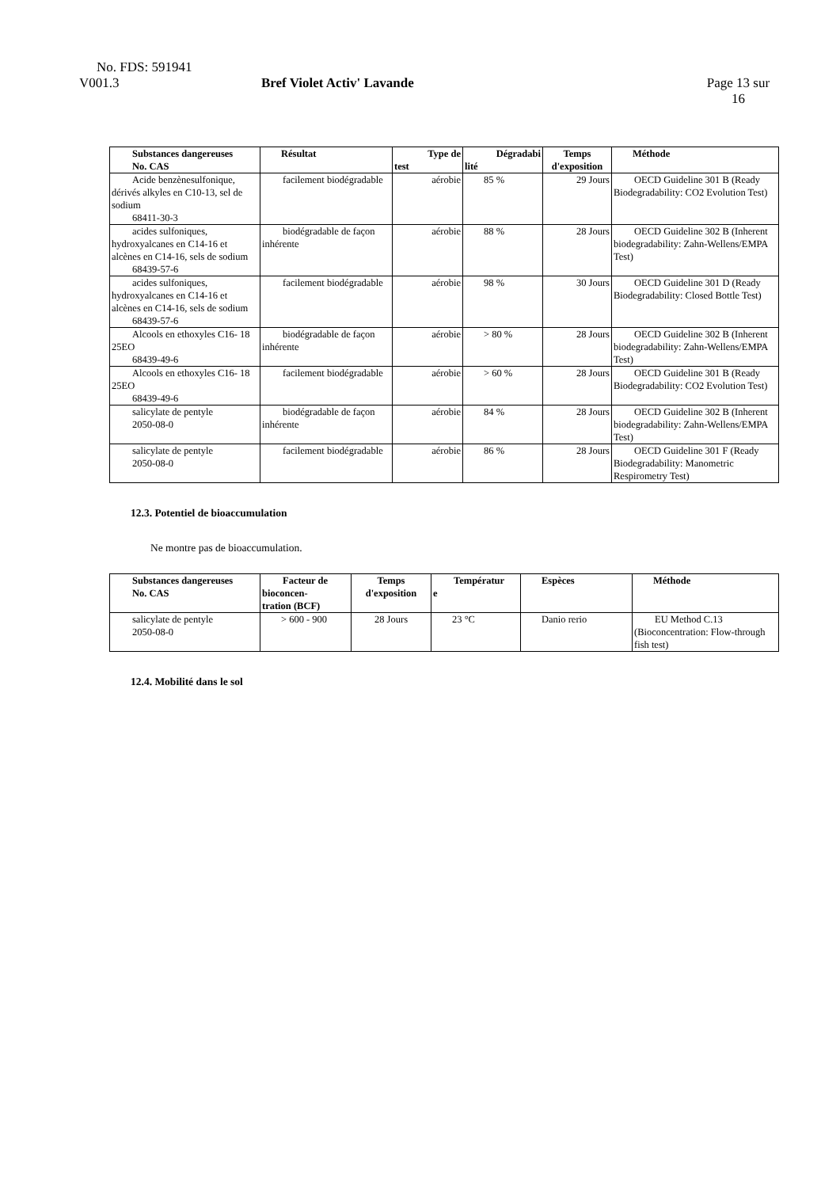No. FDS: 591941
V001.3 Bref Violet Activ' Lavande Page 13 sur
16
| Substances dangereuses No. CAS | Résultat | Type de test | Dégradabi lité | Temps d'exposition | Méthode |
| --- | --- | --- | --- | --- | --- |
| Acide benzènesulfonique, dérivés alkyles en C10-13, sel de sodium 68411-30-3 | facilement biodégradable | aérobie | 85 % | 29 Jours | OECD Guideline 301 B (Ready Biodegradability: CO2 Evolution Test) |
| acides sulfoniques, hydroxyalcanes en C14-16 et alcènes en C14-16, sels de sodium 68439-57-6 | biodégradable de façon inhérente | aérobie | 88 % | 28 Jours | OECD Guideline 302 B (Inherent biodegradability: Zahn-Wellens/EMPA Test) |
| acides sulfoniques, hydroxyalcanes en C14-16 et alcènes en C14-16, sels de sodium 68439-57-6 | facilement biodégradable | aérobie | 98 % | 30 Jours | OECD Guideline 301 D (Ready Biodegradability: Closed Bottle Test) |
| Alcools en ethoxyles C16- 18 25EO 68439-49-6 | biodégradable de façon inhérente | aérobie | > 80 % | 28 Jours | OECD Guideline 302 B (Inherent biodegradability: Zahn-Wellens/EMPA Test) |
| Alcools en ethoxyles C16- 18 25EO 68439-49-6 | facilement biodégradable | aérobie | > 60 % | 28 Jours | OECD Guideline 301 B (Ready Biodegradability: CO2 Evolution Test) |
| salicylate de pentyle 2050-08-0 | biodégradable de façon inhérente | aérobie | 84 % | 28 Jours | OECD Guideline 302 B (Inherent biodegradability: Zahn-Wellens/EMPA Test) |
| salicylate de pentyle 2050-08-0 | facilement biodégradable | aérobie | 86 % | 28 Jours | OECD Guideline 301 F (Ready Biodegradability: Manometric Respirometry Test) |
12.3. Potentiel de bioaccumulation
Ne montre pas de bioaccumulation.
| Substances dangereuses No. CAS | Facteur de bioconcen- tration (BCF) | Temps d'exposition | Températur e | Espèces | Méthode |
| --- | --- | --- | --- | --- | --- |
| salicylate de pentyle 2050-08-0 | > 600 - 900 | 28 Jours | 23 °C | Danio rerio | EU Method C.13 (Bioconcentration: Flow-through fish test) |
12.4. Mobilité dans le sol